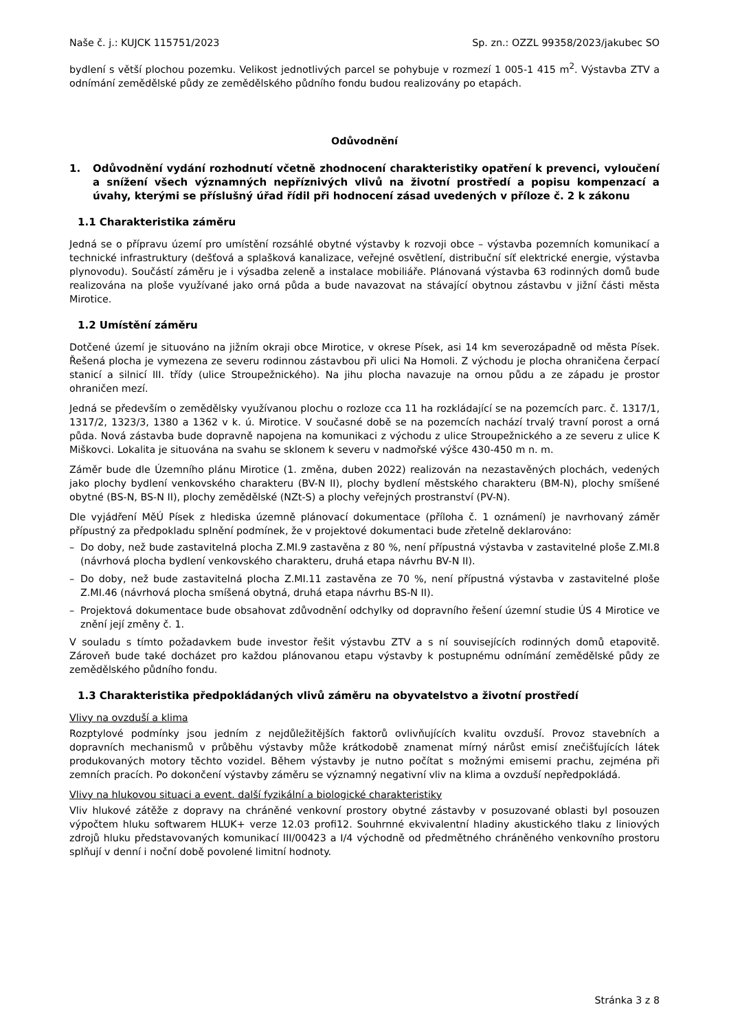Naše č. j.: KUJCK 115751/2023 Sp. zn.: OZZL 99358/2023/jakubec SO
bydlení s větší plochou pozemku. Velikost jednotlivých parcel se pohybuje v rozmezí 1 005-1 415 m<sup>2</sup>. Výstavba ZTV a odnímání zemědělské půdy ze zemědělského půdního fondu budou realizovány po etapách.
Odůvodnění
1. Odůvodnění vydání rozhodnutí včetně zhodnocení charakteristiky opatření k prevenci, vyloučení a snížení všech významných nepříznivých vlivů na životní prostředí a popisu kompenzací a úvahy, kterými se příslušný úřad řídil při hodnocení zásad uvedených v příloze č. 2 k zákonu
1.1 Charakteristika záměru
Jedná se o přípravu území pro umístění rozsáhlé obytné výstavby k rozvoji obce – výstavba pozemních komunikací a technické infrastruktury (dešťová a splašková kanalizace, veřejné osvětlení, distribuční síť elektrické energie, výstavba plynovodu). Součástí záměru je i výsadba zeleně a instalace mobiliáře. Plánovaná výstavba 63 rodinných domů bude realizována na ploše využívané jako orná půda a bude navazovat na stávající obytnou zástavbu v jižní části města Mirotice.
1.2 Umístění záměru
Dotčené území je situováno na jižním okraji obce Mirotice, v okrese Písek, asi 14 km severozápadně od města Písek. Řešená plocha je vymezena ze severu rodinnou zástavbou při ulici Na Homoli. Z východu je plocha ohraničena čerpací stanicí a silnicí III. třídy (ulice Stroupežnického). Na jihu plocha navazuje na ornou půdu a ze západu je prostor ohraničen mezí.
Jedná se především o zemědělsky využívanou plochu o rozloze cca 11 ha rozkládající se na pozemcích parc. č. 1317/1, 1317/2, 1323/3, 1380 a 1362 v k. ú. Mirotice. V současné době se na pozemcích nachází trvalý travní porost a orná půda. Nová zástavba bude dopravně napojena na komunikaci z východu z ulice Stroupežnického a ze severu z ulice K Miškovci. Lokalita je situována na svahu se sklonem k severu v nadmořské výšce 430-450 m n. m.
Záměr bude dle Územního plánu Mirotice (1. změna, duben 2022) realizován na nezastavěných plochách, vedených jako plochy bydlení venkovského charakteru (BV-N II), plochy bydlení městského charakteru (BM-N), plochy smíšené obytné (BS-N, BS-N II), plochy zemědělské (NZt-S) a plochy veřejných prostranství (PV-N).
Dle vyjádření MěÚ Písek z hlediska územně plánovací dokumentace (příloha č. 1 oznámení) je navrhovaný záměr přípustný za předpokladu splnění podmínek, že v projektové dokumentaci bude zřetelně deklarováno:
– Do doby, než bude zastavitelná plocha Z.MI.9 zastavěna z 80 %, není přípustná výstavba v zastavitelné ploše Z.MI.8 (návrhová plocha bydlení venkovského charakteru, druhá etapa návrhu BV-N II).
– Do doby, než bude zastavitelná plocha Z.MI.11 zastavěna ze 70 %, není přípustná výstavba v zastavitelné ploše Z.MI.46 (návrhová plocha smíšená obytná, druhá etapa návrhu BS-N II).
– Projektová dokumentace bude obsahovat zdůvodnění odchylky od dopravního řešení územní studie ÚS 4 Mirotice ve znění její změny č. 1.
V souladu s tímto požadavkem bude investor řešit výstavbu ZTV a s ní souvisejících rodinných domů etapovitě. Zároveň bude také docházet pro každou plánovanou etapu výstavby k postupnému odnímání zemědělské půdy ze zemědělského půdního fondu.
1.3 Charakteristika předpokládaných vlivů záměru na obyvatelstvo a životní prostředí
Vlivy na ovzduší a klima
Rozptylové podmínky jsou jedním z nejdůležitějších faktorů ovlivňujících kvalitu ovzduší. Provoz stavebních a dopravních mechanismů v průběhu výstavby může krátkodobě znamenat mírný nárůst emisí znečišťujících látek produkovaných motory těchto vozidel. Během výstavby je nutno počítat s možnými emisemi prachu, zejména při zemních pracích. Po dokončení výstavby záměru se významný negativní vliv na klima a ovzduší nepředpokládá.
Vlivy na hlukovou situaci a event. další fyzikální a biologické charakteristiky
Vliv hlukové zátěže z dopravy na chráněné venkovní prostory obytné zástavby v posuzované oblasti byl posouzen výpočtem hluku softwarem HLUK+ verze 12.03 profi12. Souhrnné ekvivalentní hladiny akustického tlaku z liniových zdrojů hluku představovaných komunikací III/00423 a I/4 východně od předmětného chráněného venkovního prostoru splňují v denní i noční době povolené limitní hodnoty.
Stránka 3 z 8